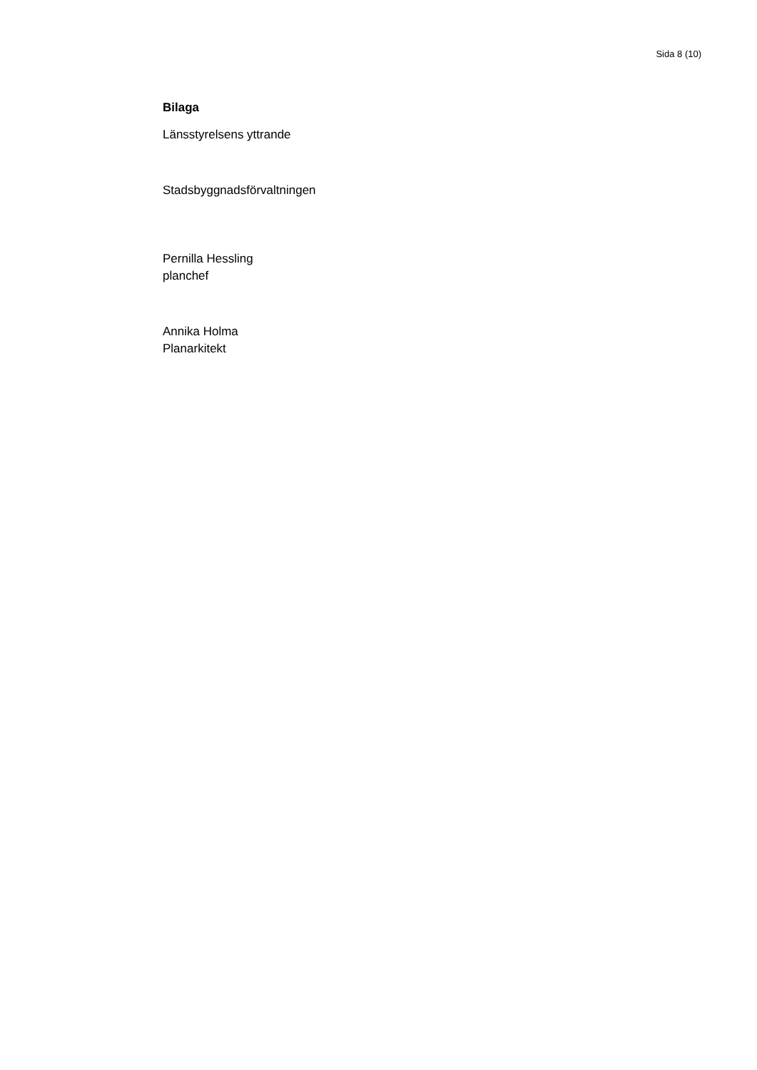Sida 8 (10)
Bilaga
Länsstyrelsens yttrande
Stadsbyggnadsförvaltningen
Pernilla Hessling
planchef
Annika Holma
Planarkitekt